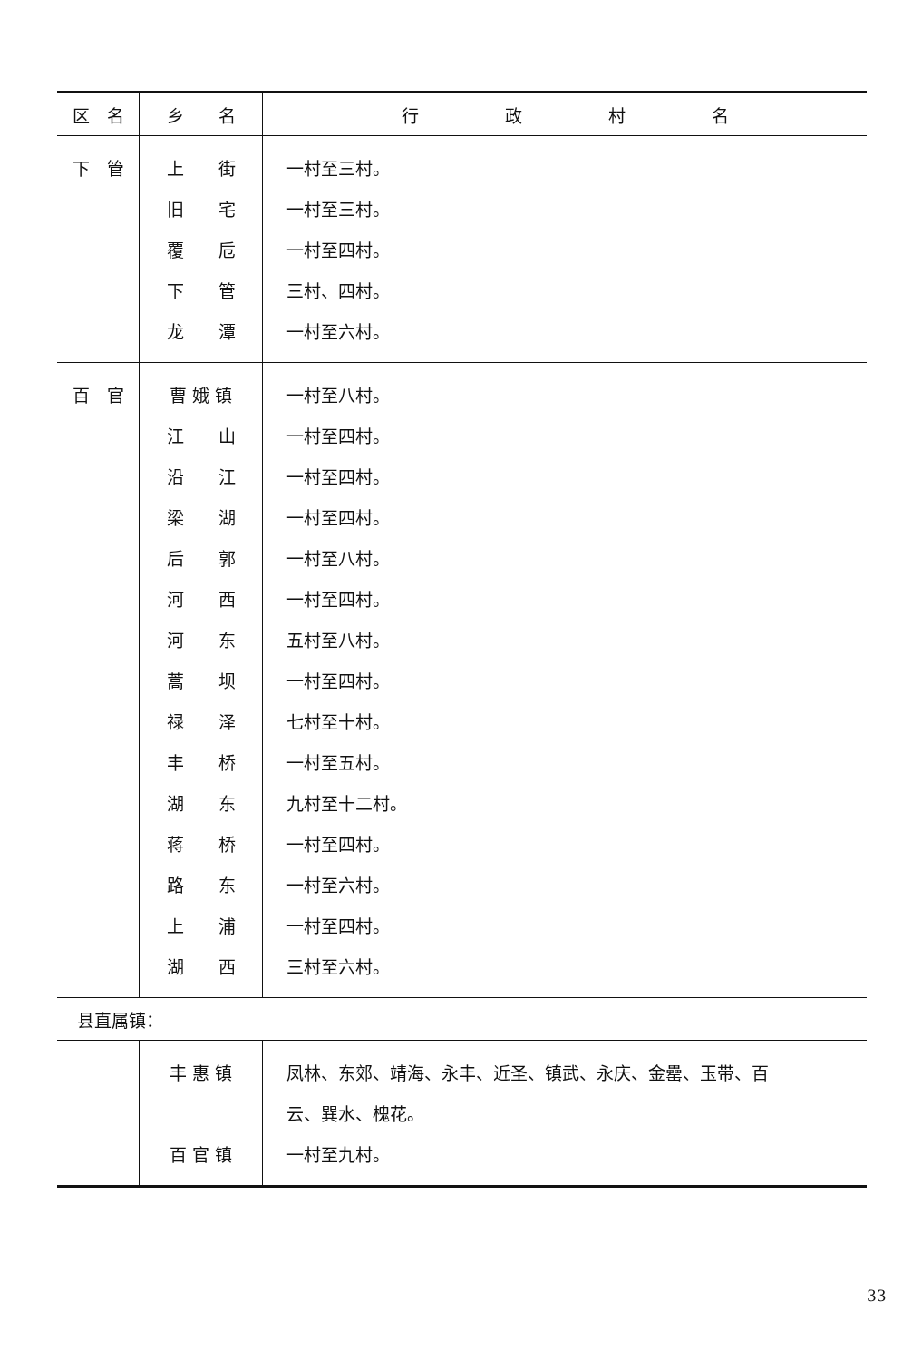| 区 名 | 乡 名 | 行 政 村 名 |
| --- | --- | --- |
| 下 管 | 上 街 | 一村至三村。 |
| | 旧 宅 | 一村至三村。 |
| | 覆 卮 | 一村至四村。 |
| | 下 管 | 三村、四村。 |
| | 龙 潭 | 一村至六村。 |
| 百 官 | 曹 娥 镇 | 一村至八村。 |
| | 江 山 | 一村至四村。 |
| | 沿 江 | 一村至四村。 |
| | 梁 湖 | 一村至四村。 |
| | 后 郭 | 一村至八村。 |
| | 河 西 | 一村至四村。 |
| | 河 东 | 五村至八村。 |
| | 蒿 坝 | 一村至四村。 |
| | 禄 泽 | 七村至十村。 |
| | 丰 桥 | 一村至五村。 |
| | 湖 东 | 九村至十二村。 |
| | 蒋 桥 | 一村至四村。 |
| | 路 东 | 一村至六村。 |
| | 上 浦 | 一村至四村。 |
| | 湖 西 | 三村至六村。 |
| 县直属镇： | | |
| | 丰 惠 镇 | 凤林、东郊、靖海、永丰、近圣、镇武、永庆、金罍、玉带、百 |
| | | 云、巽水、槐花。 |
| | 百 官 镇 | 一村至九村。 |
33